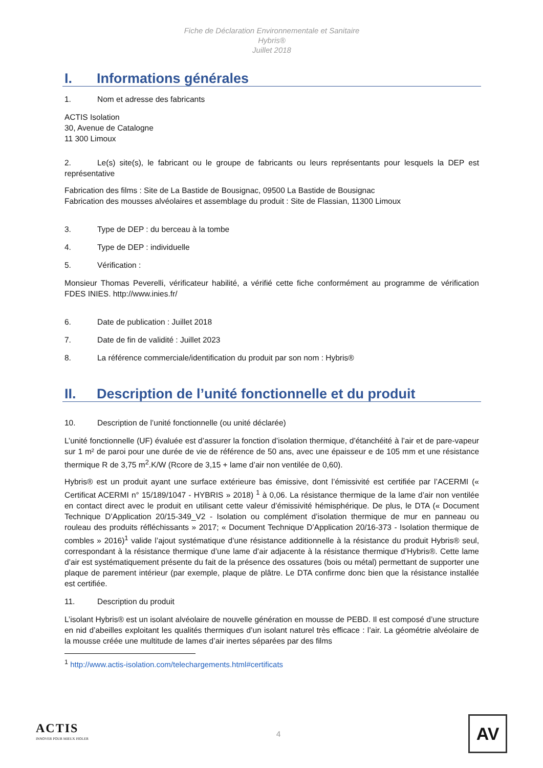Fiche de Déclaration Environnementale et Sanitaire
Hybris®
Juillet 2018
I. Informations générales
1. Nom et adresse des fabricants
ACTIS Isolation
30, Avenue de Catalogne
11 300 Limoux
2. Le(s) site(s), le fabricant ou le groupe de fabricants ou leurs représentants pour lesquels la DEP est représentative
Fabrication des films : Site de La Bastide de Bousignac, 09500 La Bastide de Bousignac
Fabrication des mousses alvéolaires et assemblage du produit : Site de Flassian, 11300 Limoux
3. Type de DEP : du berceau à la tombe
4. Type de DEP : individuelle
5. Vérification :
Monsieur Thomas Peverelli, vérificateur habilité, a vérifié cette fiche conformément au programme de vérification FDES INIES. http://www.inies.fr/
6. Date de publication : Juillet 2018
7. Date de fin de validité : Juillet 2023
8. La référence commerciale/identification du produit par son nom : Hybris®
II. Description de l’unité fonctionnelle et du produit
10. Description de l’unité fonctionnelle (ou unité déclarée)
L’unité fonctionnelle (UF) évaluée est d’assurer la fonction d’isolation thermique, d’étanchéité à l’air et de pare-vapeur sur 1 m² de paroi pour une durée de vie de référence de 50 ans, avec une épaisseur e de 105 mm et une résistance thermique R de 3,75 m<sup>2</sup>.K/W (Rcore de 3,15 + lame d’air non ventilée de 0,60).
Hybris® est un produit ayant une surface extérieure bas émissive, dont l’émissivité est certifiée par l’ACERMI (« Certificat ACERMI n° 15/189/1047 - HYBRIS » 2018) <sup>1</sup> à 0,06. La résistance thermique de la lame d’air non ventilée en contact direct avec le produit en utilisant cette valeur d’émissivité hémisphérique. De plus, le DTA (« Document Technique D’Application 20/15-349_V2 - Isolation ou complément d’isolation thermique de mur en panneau ou rouleau des produits réfléchissants » 2017; « Document Technique D’Application 20/16-373 - Isolation thermique de combles » 2016)<sup>1</sup> valide l’ajout systématique d’une résistance additionnelle à la résistance du produit Hybris® seul, correspondant à la résistance thermique d’une lame d’air adjacente à la résistance thermique d’Hybris®. Cette lame d’air est systématiquement présente du fait de la présence des ossatures (bois ou métal) permettant de supporter une plaque de parement intérieur (par exemple, plaque de plâtre. Le DTA confirme donc bien que la résistance installée est certifiée.
11. Description du produit
L’isolant Hybris® est un isolant alvéolaire de nouvelle génération en mousse de PEBD. Il est composé d’une structure en nid d’abeilles exploitant les qualités thermiques d’un isolant naturel très efficace : l’air. La géométrie alvéolaire de la mousse créée une multitude de lames d’air inertes séparées par des films
<sup>1</sup> http://www.actis-isolation.com/telechargements.html#certificats
ACTIS
INNOVER POUR MIEUX ISOLER
4
AV